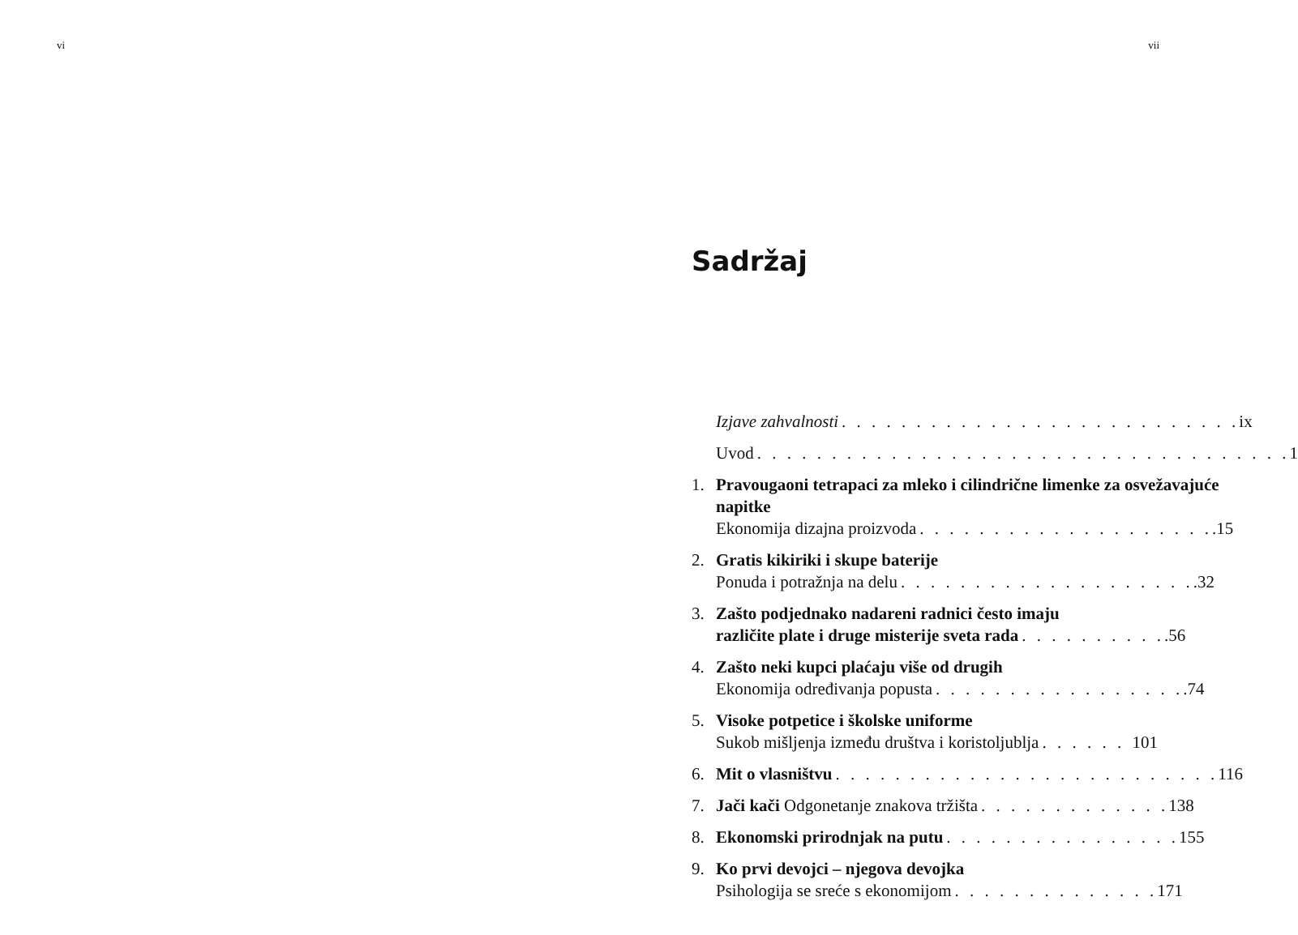vi vii
Sadržaj
Izjave zahvalnosti. . . . . . . . . . . . . . . . . . . . . . . . . . . ix
Uvod. . . . . . . . . . . . . . . . . . . . . . . . . . . . . . . . . . . . 1
1. Pravougaoni tetrapaci za mleko i cilindrične limenke za osvežavajuće napitke
Ekonomija dizajna proizvoda. . . . . . . . . . . . . . . . . . . ..15
2. Gratis kikiriki i skupe baterije
Ponuda i potražnja na delu. . . . . . . . . . . . . . . . . . . ..32
3. Zašto podjednako nadareni radnici često imaju
različite plate i druge misterije sveta rada. . . . . . . . . ..56
4. Zašto neki kupci plaćaju više od drugih
Ekonomija određivanja popusta. . . . . . . . . . . . . . . . ..74
5. Visoke potpetice i školske uniforme
Sukob mišljenja između društva i koristoljublja. . . . . . 101
6. Mit o vlasništvu. . . . . . . . . . . . . . . . . . . . . . . . . . 116
7. Jači kači Odgonetanje znakova tržišta. . . . . . . . . . . . . 138
8. Ekonomski prirodnjak na putu. . . . . . . . . . . . . . . . 155
9. Ko prvi devojci – njegova devojka
Psihologija se sreće s ekonomijom. . . . . . . . . . . . . . 171